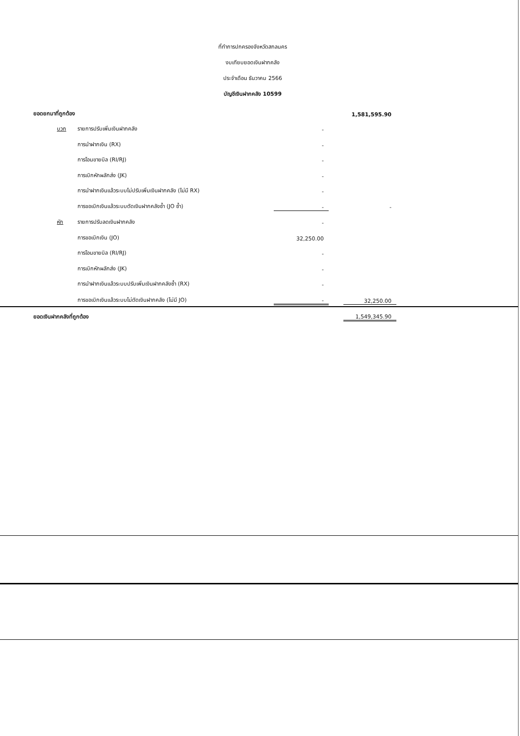ที่ทำการปกครองจังหวัดสกลนคร
งบเทียบยอดเงินฝากคลัง
ประจำเดือน ธันวาคม 2566
บัญชีเงินฝากคลัง 10599
| ยอดยกมาที่ถูกต้อง | | | | | 1,581,595.90 |
| | บวก | รายการปรับเพิ่มเงินฝากคลัง | - | | |
| | | การนำฝากเงิน (RX) | - | | |
| | | การโอนขายบิล (RI/RJ) | - | | |
| | | การเบิกหักผลักส่ง (JK) | - | | |
| | | การนำฝากเงินแล้วระบบไม่ปรับเพิ่มเงินฝากคลัง (ไม่มี RX) | - | | |
| | | การขอเบิกเงินแล้วระบบตัดเงินฝากคลังซ้ำ (JO ซ้ำ) | - | | - |
| | หัก | รายการปรับลดเงินฝากคลัง | - | | |
| | | การขอเบิกเงิน (JO) | 32,250.00 | | |
| | | การโอนขายบิล (RI/RJ) | - | | |
| | | การเบิกหักผลักส่ง (JK) | - | | |
| | | การนำฝากเงินแล้วระบบปรับเพิ่มเงินฝากคลังซ้ำ (RX) | - | | |
| | | การขอเบิกเงินแล้วระบบไม่ตัดเงินฝากคลัง (ไม่มี JO) | - | | 32,250.00 |
| ยอดเงินฝากคลังที่ถูกต้อง | | | | | 1,549,345.90 |